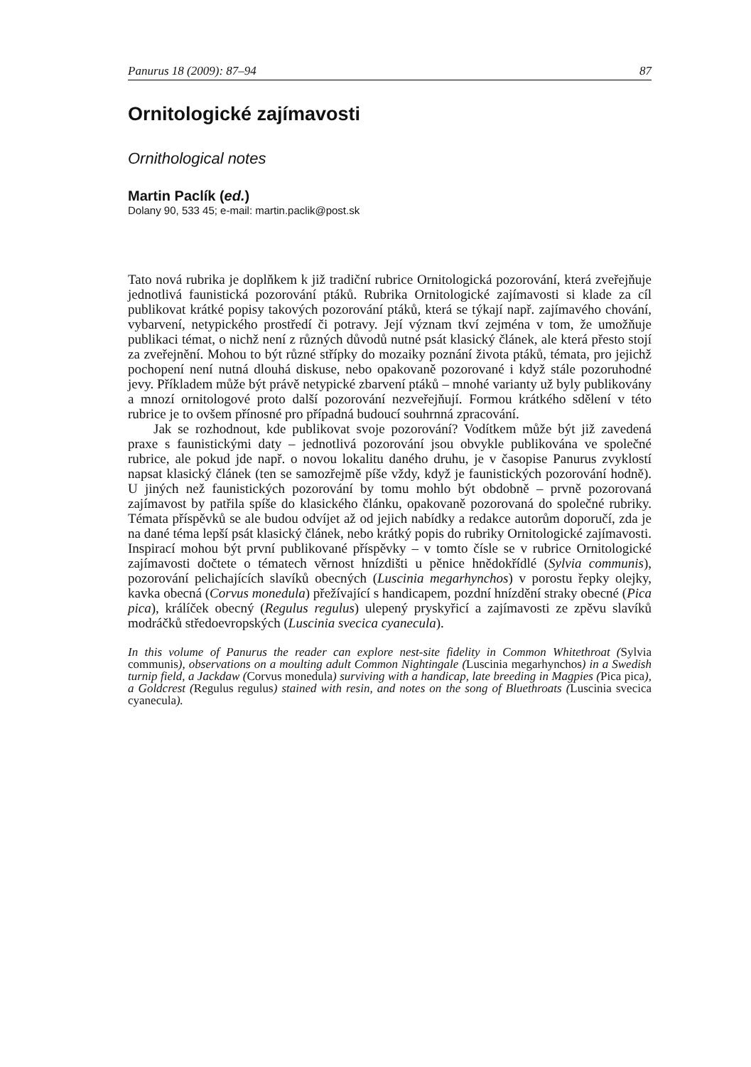Panurus 18 (2009): 87–94 87
Ornitologické zajímavosti
Ornithological notes
Martin Paclík (ed.)
Dolany 90, 533 45; e-mail: martin.paclik@post.sk
Tato nová rubrika je doplňkem k již tradiční rubrice Ornitologická pozorování, která zveřejňuje jednotlivá faunistická pozorování ptáků. Rubrika Ornitologické zajímavosti si klade za cíl publikovat krátké popisy takových pozorování ptáků, která se týkají např. zajímavého chování, vybarvení, netypického prostředí či potravy. Její význam tkví zejména v tom, že umožňuje publikaci témat, o nichž není z různých důvodů nutné psát klasický článek, ale která přesto stojí za zveřejnění. Mohou to být různé střípky do mozaiky poznání života ptáků, témata, pro jejichž pochopení není nutná dlouhá diskuse, nebo opakovaně pozorované i když stále pozoruhodné jevy. Příkladem může být právě netypické zbarvení ptáků – mnohé varianty už byly publikovány a mnozí ornitologové proto další pozorování nezveřejňují. Formou krátkého sdělení v této rubrice je to ovšem přínosné pro případná budoucí souhrnná zpracování.
Jak se rozhodnout, kde publikovat svoje pozorování? Vodítkem může být již zavedená praxe s faunistickými daty – jednotlivá pozorování jsou obvykle publikována ve společné rubrice, ale pokud jde např. o novou lokalitu daného druhu, je v časopise Panurus zvyklostí napsat klasický článek (ten se samozřejmě píše vždy, když je faunistických pozorování hodně). U jiných než faunistických pozorování by tomu mohlo být obdobně – prvně pozorovaná zajímavost by patřila spíše do klasického článku, opakovaně pozorovaná do společné rubriky. Témata příspěvků se ale budou odvíjet až od jejich nabídky a redakce autorům doporučí, zda je na dané téma lepší psát klasický článek, nebo krátký popis do rubriky Ornitologické zajímavosti. Inspirací mohou být první publikované příspěvky – v tomto čísle se v rubrice Ornitologické zajímavosti dočtete o tématech věrnost hnízdišti u pěnice hnědokřídlé (Sylvia communis), pozorování pelichajících slavíků obecných (Luscinia megarhynchos) v porostu řepky olejky, kavka obecná (Corvus monedula) přežívající s handicapem, pozdní hnízdění straky obecné (Pica pica), králíček obecný (Regulus regulus) ulepený pryskyřicí a zajímavosti ze zpěvu slavíků modráčků středoevropských (Luscinia svecica cyanecula).
In this volume of Panurus the reader can explore nest-site fidelity in Common Whitethroat (Sylvia communis), observations on a moulting adult Common Nightingale (Luscinia megarhynchos) in a Swedish turnip field, a Jackdaw (Corvus monedula) surviving with a handicap, late breeding in Magpies (Pica pica), a Goldcrest (Regulus regulus) stained with resin, and notes on the song of Bluethroats (Luscinia svecica cyanecula).